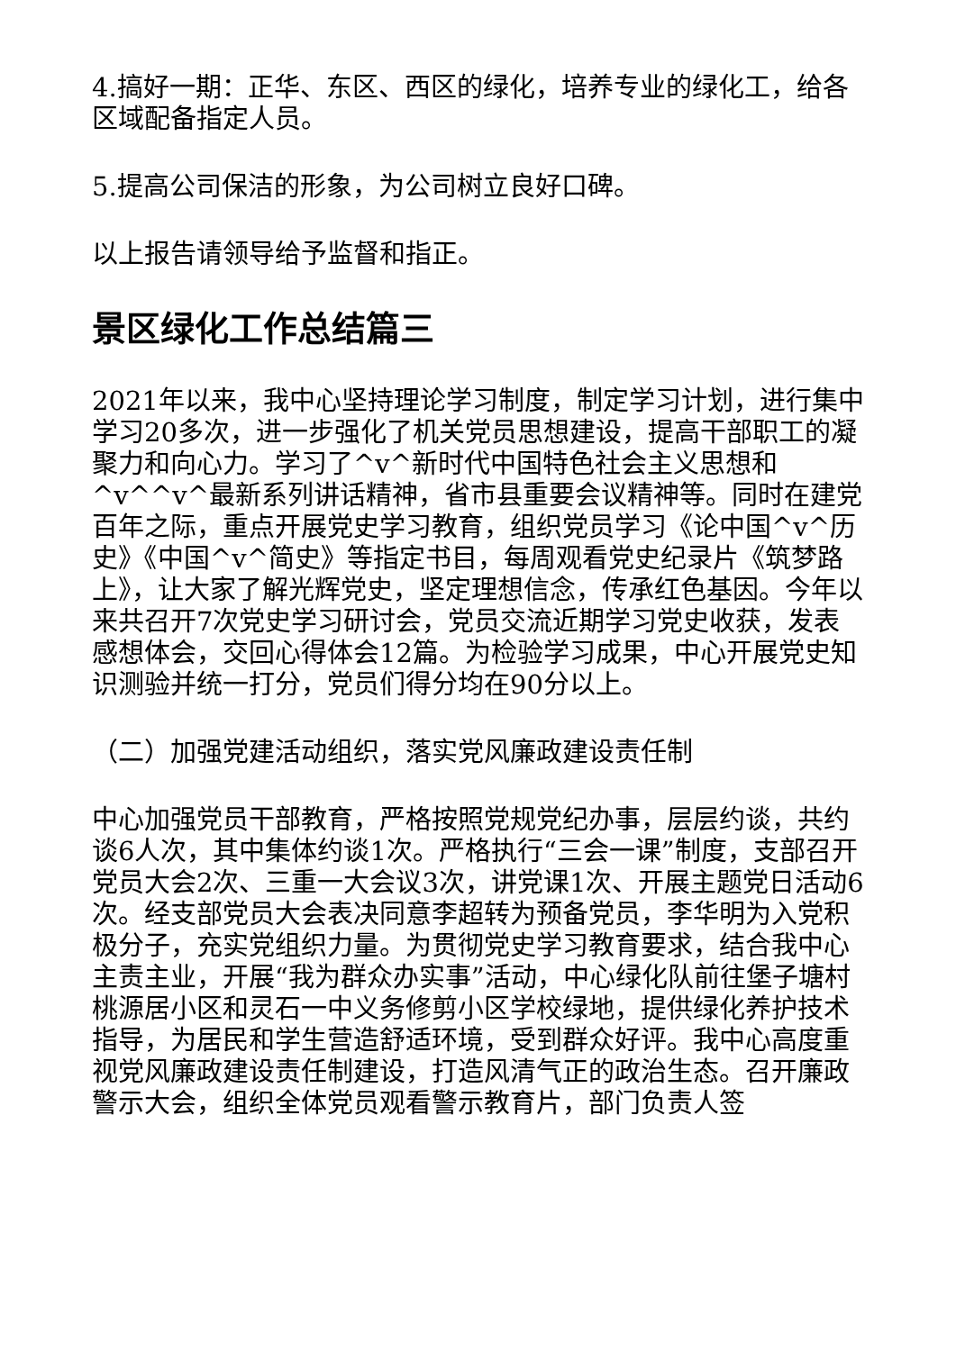4.搞好一期：正华、东区、西区的绿化，培养专业的绿化工，给各区域配备指定人员。
5.提高公司保洁的形象，为公司树立良好口碑。
以上报告请领导给予监督和指正。
景区绿化工作总结篇三
2021年以来，我中心坚持理论学习制度，制定学习计划，进行集中学习20多次，进一步强化了机关党员思想建设，提高干部职工的凝聚力和向心力。学习了^v^新时代中国特色社会主义思想和^v^^v^最新系列讲话精神，省市县重要会议精神等。同时在建党百年之际，重点开展党史学习教育，组织党员学习《论中国^v^历史》《中国^v^简史》等指定书目，每周观看党史纪录片《筑梦路上》，让大家了解光辉党史，坚定理想信念，传承红色基因。今年以来共召开7次党史学习研讨会，党员交流近期学习党史收获，发表感想体会，交回心得体会12篇。为检验学习成果，中心开展党史知识测验并统一打分，党员们得分均在90分以上。
（二）加强党建活动组织，落实党风廉政建设责任制
中心加强党员干部教育，严格按照党规党纪办事，层层约谈，共约谈6人次，其中集体约谈1次。严格执行“三会一课”制度，支部召开党员大会2次、三重一大会议3次，讲党课1次、开展主题党日活动6次。经支部党员大会表决同意李超转为预备党员，李华明为入党积极分子，充实党组织力量。为贯彻党史学习教育要求，结合我中心主责主业，开展“我为群众办实事”活动，中心绿化队前往堡子塘村桃源居小区和灵石一中义务修剪小区学校绿地，提供绿化养护技术指导，为居民和学生营造舒适环境，受到群众好评。我中心高度重视党风廉政建设责任制建设，打造风清气正的政治生态。召开廉政警示大会，组织全体党员观看警示教育片，部门负责人签